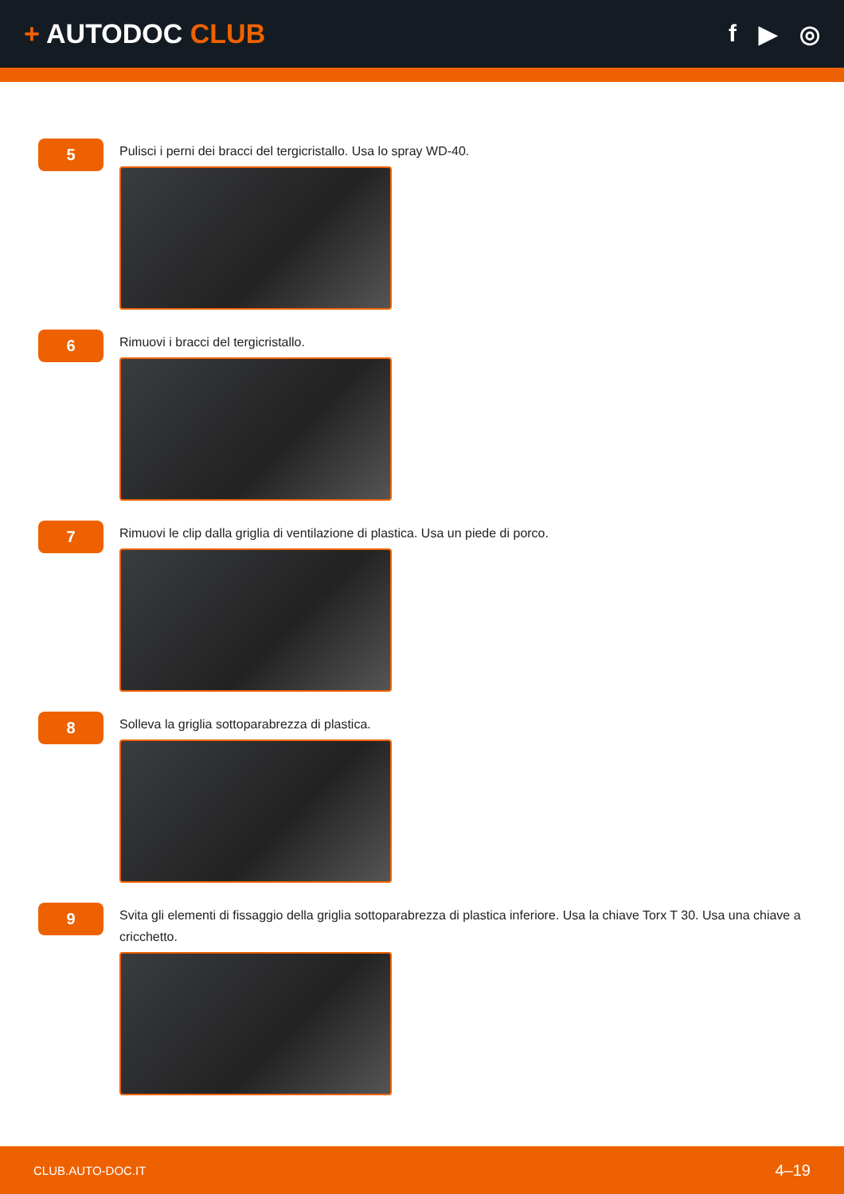+ AUTODOC CLUB f ▶ ◎
5
Pulisci i perni dei bracci del tergicristallo. Usa lo spray WD-40.
6
Rimuovi i bracci del tergicristallo.
7
Rimuovi le clip dalla griglia di ventilazione di plastica. Usa un piede di porco.
8
Solleva la griglia sottoparabrezza di plastica.
9
Svita gli elementi di fissaggio della griglia sottoparabrezza di plastica inferiore. Usa la chiave Torx T 30. Usa una chiave a cricchetto.
CLUB.AUTO-DOC.IT 4–19